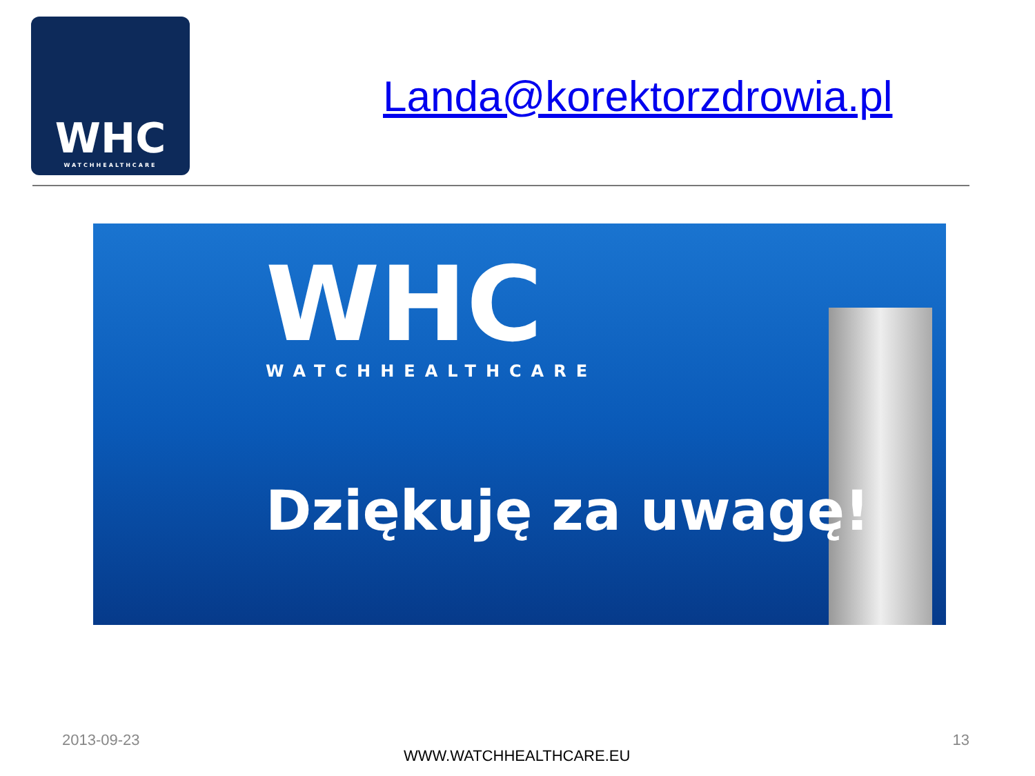WHC
WATCHHEALTHCARE
Landa@korektorzdrowia.pl
WHC
WATCHHEALTHCARE
Dziękuję za uwagę!
2013-09-23 13
WWW.WATCHHEALTHCARE.EU